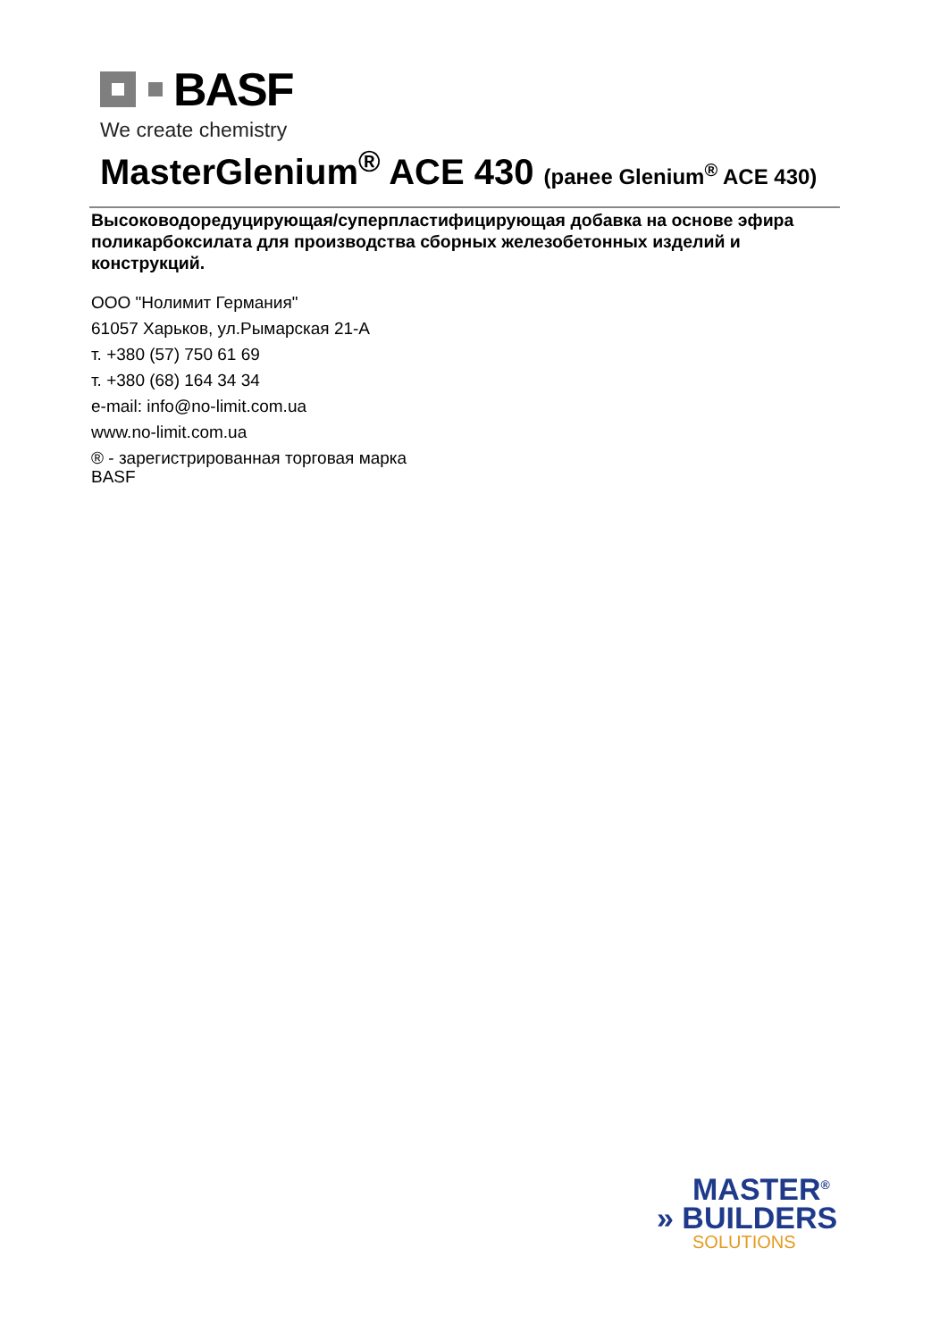BASF
We create chemistry
MasterGlenium<sup>®</sup> ACE 430 (ранее Glenium<sup>®</sup> ACE 430)
Высоководоредуцирующая/суперпластифицирующая добавка на основе эфира поликарбоксилата для производства сборных железобетонных изделий и конструкций.
ООО "Нолимит Германия"
61057 Харьков, ул.Рымарская 21-А
т. +380 (57) 750 61 69
т. +380 (68) 164 34 34
e-mail: info@no-limit.com.ua
www.no-limit.com.ua
® - зарегистрированная торговая марка
BASF
MASTER<sup>®</sup>
» BUILDERS
SOLUTIONS